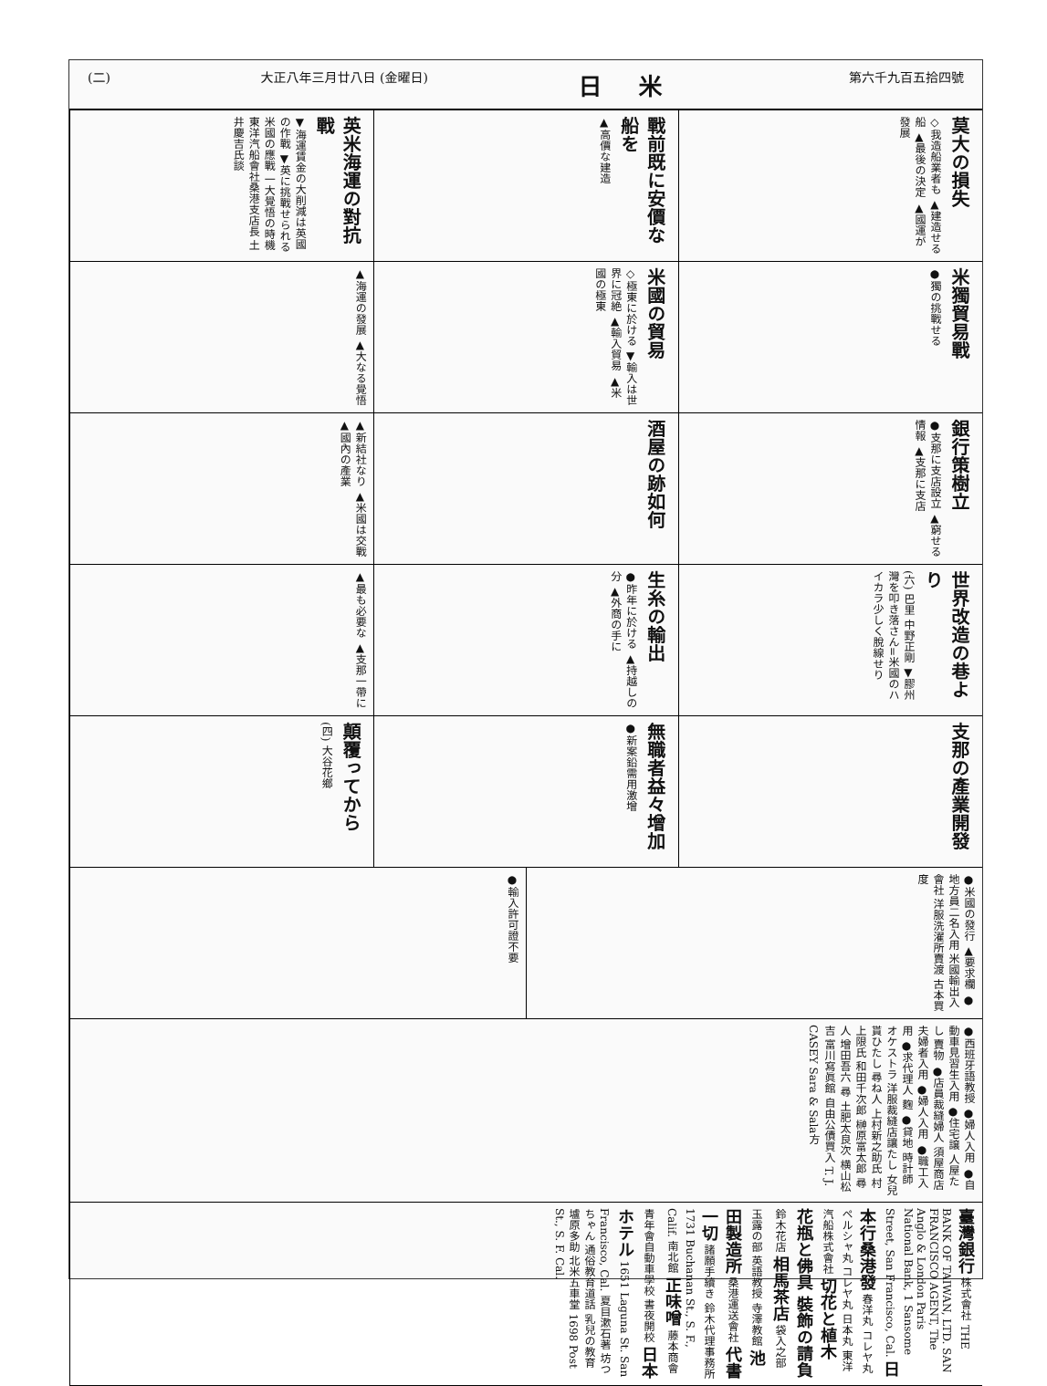(二) 大正八年三月廿八日 (金曜日) 日米 第六千九百五拾四號
英米海運の對抗戰
▼海運賃金の大削減は英國の作戰 ▼英に挑戰せられる米國の應戰 一大覺悟の時機 東洋汽船會社桑港支店長 土井慶吉氏談
戰前既に安價な船を
▲高價な建造
莫大の損失
◇我造船業者も ▲建造せる船 ▲最後の決定 ▲國運が發展
▲海運の發展 ▲大なる覺悟
米國の貿易
◇極東に於ける ▼輸入は世界に冠絶 ▲輸入貿易 ▲米國の極東
米獨貿易戰
●獨の挑戰せる
▲新結社なり ▲米國は交戰 ▲國內の產業
酒屋の跡如何
銀行策樹立
●支那に支店設立 ▲窮せる情報 ▲支那に支店
▲最も必要な ▲支那一帶に
生糸の輸出
●昨年に於ける ▲持越しの分 ▲外商の手に
世界改造の巷より
(六) 巴里 中野正剛 ▼膠州灣を叩き落さん=米國のハイカラ少しく脫線せり
顛覆ってから
(四) 大谷花鄉
無職者益々增加
●新案鉛需用激增
支那の產業開發
●輸入許可證不要
●米國の發行 ▲要求欄 ●地方員二名入用 米國輸出入會社 洋服洗濯所賣渡 古本買度
●西班牙語教授 ●婦人入用 ●自動車見習生入用 ●住宅譲 人屋たし 賣物 ●店員裁縫婦人 須屋商店 夫婦者入用 ●婦人入用 ●職工入用 ●求代理人 麴 ●貸地 時計師 オケストラ 洋服裁縫店讓たし 女兒貰ひたし 尋ね人 上村新之助氏 村上限氏 和田千次郎 榊原富太郎 尋人 增田吾六 尋 土肥太良次 横山松吉 富川寫眞館 自由公債買入 T. J. CASEY Sara & Sala方
臺灣銀行 株式會社 THE BANK OF TAIWAN, LTD. SAN FRANCISCO AGENT, The Anglo & London Paris National Bank, 1 Sansome Street, San Francisco, Cal. 日本行桑港發 春洋丸 コレヤ丸 ペルシャ丸 コレヤ丸 日本丸 東洋汽船株式會社 切花と植木 花瓶と佛具 裝飾の請負 鈴木花店 相馬茶店 袋入之部 玉露の部 英語教授 寺澤教館 池田製造所 桑港運送會社 代書一切 諸願手續き 鈴木代理事務所 1731 Buchanan St., S. F., Calif. 南北館 正味噌 藤本商會 青年會自動車學校 書夜開校 日本ホテル 1651 Laguna St. San Francisco, Cal. 夏目漱石著 坊つちゃん 通俗教育道話 乳兒の教育 壚原多助 北米五車堂 1698 Post St., S. F. Cal.